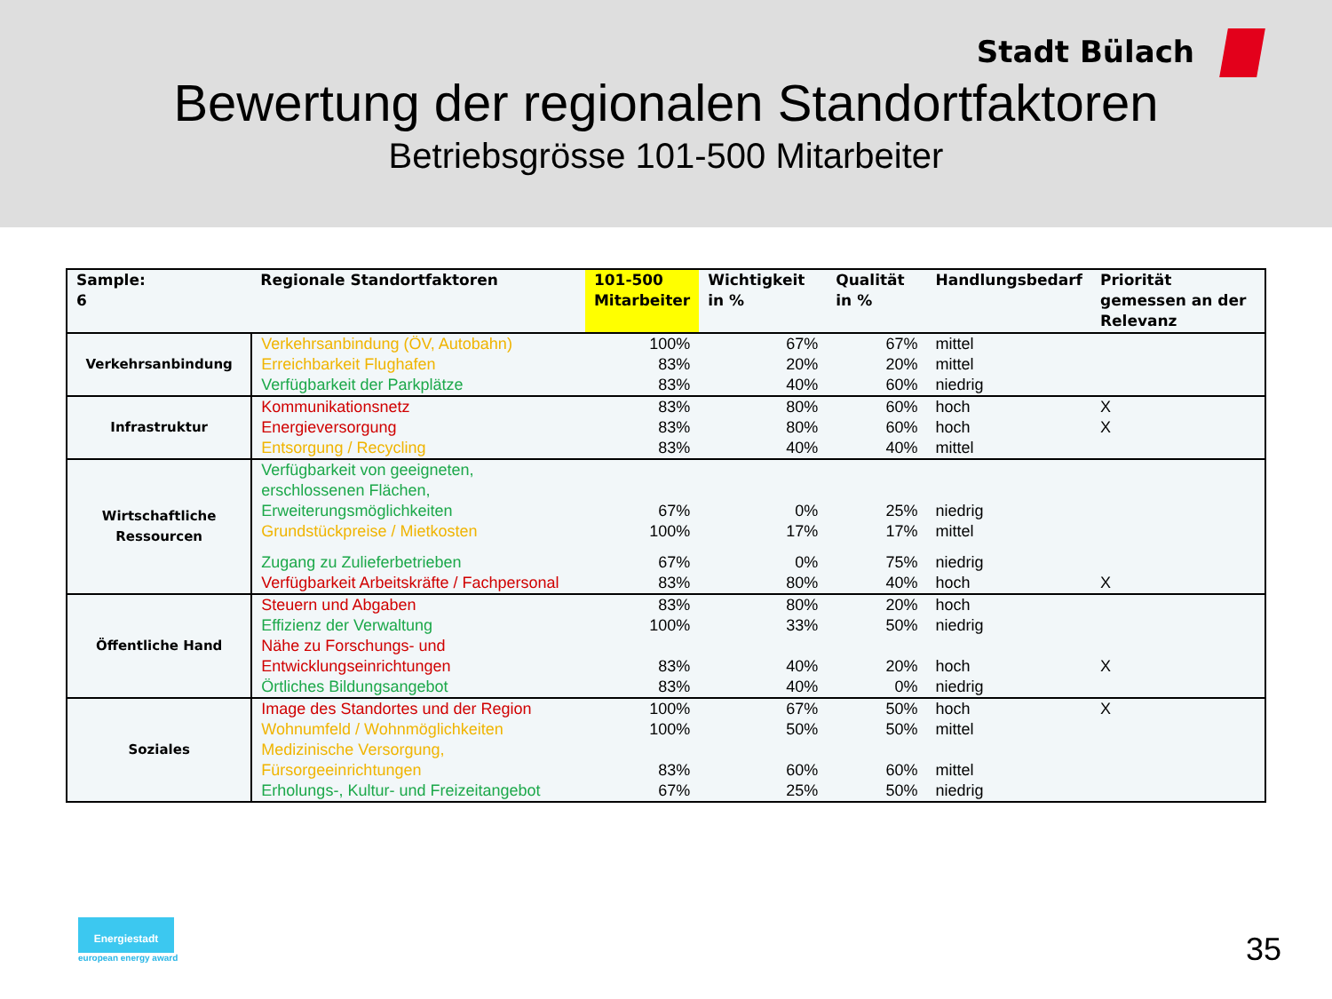Stadt Bülach
Bewertung der regionalen Standortfaktoren
Betriebsgrösse 101-500 Mitarbeiter
| Sample: 6 | Regionale Standortfaktoren | 101-500 Mitarbeiter | Wichtigkeit in % | Qualität in % | Handlungsbedarf | Priorität gemessen an der Relevanz |
| --- | --- | --- | --- | --- | --- | --- |
| Verkehrsanbindung | Verkehrsanbindung (ÖV, Autobahn) | 100% | 67% | 67% | mittel | |
| | Erreichbarkeit Flughafen | 83% | 20% | 20% | mittel | |
| | Verfügbarkeit der Parkplätze | 83% | 40% | 60% | niedrig | |
| Infrastruktur | Kommunikationsnetz | 83% | 80% | 60% | hoch | X |
| | Energieversorgung | 83% | 80% | 60% | hoch | X |
| | Entsorgung / Recycling | 83% | 40% | 40% | mittel | |
| Wirtschaftliche Ressourcen | Verfügbarkeit von geeigneten, erschlossenen Flächen, Erweiterungsmöglichkeiten | 67% | 0% | 25% | niedrig | |
| | Grundstückpreise / Mietkosten | 100% | 17% | 17% | mittel | |
| | Zugang zu Zulieferbetrieben | 67% | 0% | 75% | niedrig | |
| | Verfügbarkeit Arbeitskräfte / Fachpersonal | 83% | 80% | 40% | hoch | X |
| Öffentliche Hand | Steuern und Abgaben | 83% | 80% | 20% | hoch | |
| | Effizienz der Verwaltung | 100% | 33% | 50% | niedrig | |
| | Nähe zu Forschungs- und Entwicklungseinrichtungen | 83% | 40% | 20% | hoch | X |
| | Örtliches Bildungsangebot | 83% | 40% | 0% | niedrig | |
| Soziales | Image des Standortes und der Region | 100% | 67% | 50% | hoch | X |
| | Wohnumfeld / Wohnmöglichkeiten | 100% | 50% | 50% | mittel | |
| | Medizinische Versorgung, Fürsorgeeinrichtungen | 83% | 60% | 60% | mittel | |
| | Erholungs-, Kultur- und Freizeitangebot | 67% | 25% | 50% | niedrig | |
Energiestadt
european energy award
35